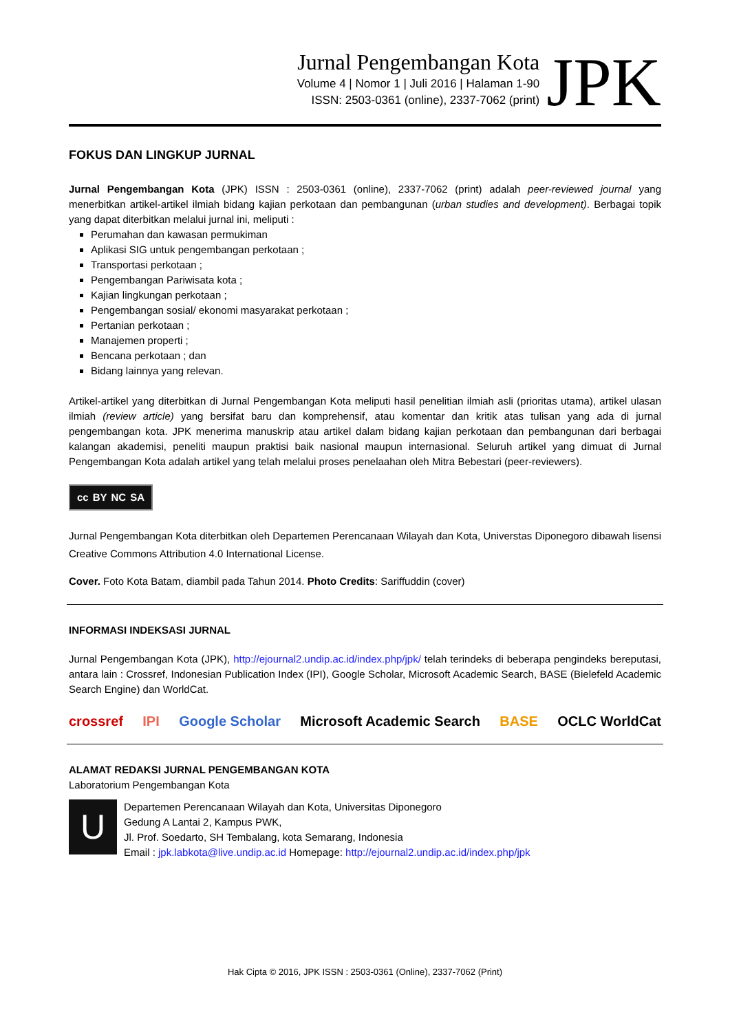Jurnal Pengembangan Kota
Volume 4 | Nomor 1 | Juli 2016 | Halaman 1-90
ISSN: 2503-0361 (online), 2337-7062 (print)
JPK
FOKUS DAN LINGKUP JURNAL
Jurnal Pengembangan Kota (JPK) ISSN : 2503-0361 (online), 2337-7062 (print) adalah peer-reviewed journal yang menerbitkan artikel-artikel ilmiah bidang kajian perkotaan dan pembangunan (urban studies and development). Berbagai topik yang dapat diterbitkan melalui jurnal ini, meliputi :
Perumahan dan kawasan permukiman
Aplikasi SIG untuk pengembangan perkotaan ;
Transportasi perkotaan ;
Pengembangan Pariwisata kota ;
Kajian lingkungan perkotaan ;
Pengembangan sosial/ ekonomi masyarakat perkotaan ;
Pertanian perkotaan ;
Manajemen properti ;
Bencana perkotaan ; dan
Bidang lainnya yang relevan.
Artikel-artikel yang diterbitkan di Jurnal Pengembangan Kota meliputi hasil penelitian ilmiah asli (prioritas utama), artikel ulasan ilmiah (review article) yang bersifat baru dan komprehensif, atau komentar dan kritik atas tulisan yang ada di jurnal pengembangan kota. JPK menerima manuskrip atau artikel dalam bidang kajian perkotaan dan pembangunan dari berbagai kalangan akademisi, peneliti maupun praktisi baik nasional maupun internasional. Seluruh artikel yang dimuat di Jurnal Pengembangan Kota adalah artikel yang telah melalui proses penelaahan oleh Mitra Bebestari (peer-reviewers).
cc BY NC SA
Jurnal Pengembangan Kota diterbitkan oleh Departemen Perencanaan Wilayah dan Kota, Universtas Diponegoro dibawah lisensi Creative Commons Attribution 4.0 International License.
Cover. Foto Kota Batam, diambil pada Tahun 2014. Photo Credits: Sariffuddin (cover)
INFORMASI INDEKSASI JURNAL
Jurnal Pengembangan Kota (JPK), http://ejournal2.undip.ac.id/index.php/jpk/ telah terindeks di beberapa pengindeks bereputasi, antara lain : Crossref, Indonesian Publication Index (IPI), Google Scholar, Microsoft Academic Search, BASE (Bielefeld Academic Search Engine) dan WorldCat.
crossref IPI Google Scholar Microsoft Academic Search BASE OCLC WorldCat
ALAMAT REDAKSI JURNAL PENGEMBANGAN KOTA
Laboratorium Pengembangan Kota
U
Departemen Perencanaan Wilayah dan Kota, Universitas Diponegoro
Gedung A Lantai 2, Kampus PWK,
Jl. Prof. Soedarto, SH Tembalang, kota Semarang, Indonesia
Email : jpk.labkota@live.undip.ac.id Homepage: http://ejournal2.undip.ac.id/index.php/jpk
Hak Cipta © 2016, JPK ISSN : 2503-0361 (Online), 2337-7062 (Print)